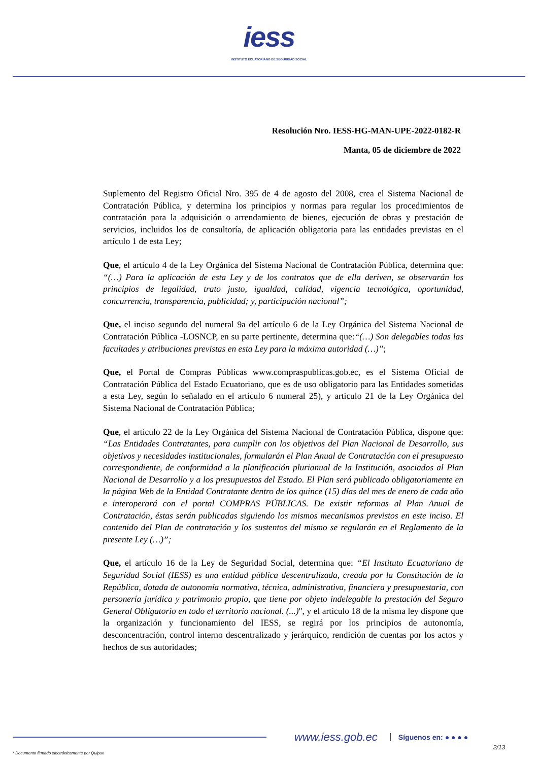iess
INSTITUTO ECUATORIANO DE SEGURIDAD SOCIAL
Resolución Nro. IESS-HG-MAN-UPE-2022-0182-R
Manta, 05 de diciembre de 2022
Suplemento del Registro Oficial Nro. 395 de 4 de agosto del 2008, crea el Sistema Nacional de Contratación Pública, y determina los principios y normas para regular los procedimientos de contratación para la adquisición o arrendamiento de bienes, ejecución de obras y prestación de servicios, incluidos los de consultoría, de aplicación obligatoria para las entidades previstas en el artículo 1 de esta Ley;
Que, el artículo 4 de la Ley Orgánica del Sistema Nacional de Contratación Pública, determina que: “(…) Para la aplicación de esta Ley y de los contratos que de ella deriven, se observarán los principios de legalidad, trato justo, igualdad, calidad, vigencia tecnológica, oportunidad, concurrencia, transparencia, publicidad; y, participación nacional”;
Que, el inciso segundo del numeral 9a del artículo 6 de la Ley Orgánica del Sistema Nacional de Contratación Pública -LOSNCP, en su parte pertinente, determina que:“(…) Son delegables todas las facultades y atribuciones previstas en esta Ley para la máxima autoridad (…)”;
Que, el Portal de Compras Públicas www.compraspublicas.gob.ec, es el Sistema Oficial de Contratación Pública del Estado Ecuatoriano, que es de uso obligatorio para las Entidades sometidas a esta Ley, según lo señalado en el artículo 6 numeral 25), y articulo 21 de la Ley Orgánica del Sistema Nacional de Contratación Pública;
Que, el artículo 22 de la Ley Orgánica del Sistema Nacional de Contratación Pública, dispone que: “Las Entidades Contratantes, para cumplir con los objetivos del Plan Nacional de Desarrollo, sus objetivos y necesidades institucionales, formularán el Plan Anual de Contratación con el presupuesto correspondiente, de conformidad a la planificación plurianual de la Institución, asociados al Plan Nacional de Desarrollo y a los presupuestos del Estado. El Plan será publicado obligatoriamente en la página Web de la Entidad Contratante dentro de los quince (15) días del mes de enero de cada año e interoperará con el portal COMPRAS PÚBLICAS. De existir reformas al Plan Anual de Contratación, éstas serán publicadas siguiendo los mismos mecanismos previstos en este inciso. El contenido del Plan de contratación y los sustentos del mismo se regularán en el Reglamento de la presente Ley (…)”;
Que, el artículo 16 de la Ley de Seguridad Social, determina que: “El Instituto Ecuatoriano de Seguridad Social (IESS) es una entidad pública descentralizada, creada por la Constitución de la República, dotada de autonomía normativa, técnica, administrativa, financiera y presupuestaria, con personería jurídica y patrimonio propio, que tiene por objeto indelegable la prestación del Seguro General Obligatorio en todo el territorio nacional. (...)", y el artículo 18 de la misma ley dispone que la organización y funcionamiento del IESS, se regirá por los principios de autonomía, desconcentración, control interno descentralizado y jerárquico, rendición de cuentas por los actos y hechos de sus autoridades;
www.iess.gob.ec
Síguenos en: ● ● ● ●
2/13
* Documento firmado electrónicamente por Quipux